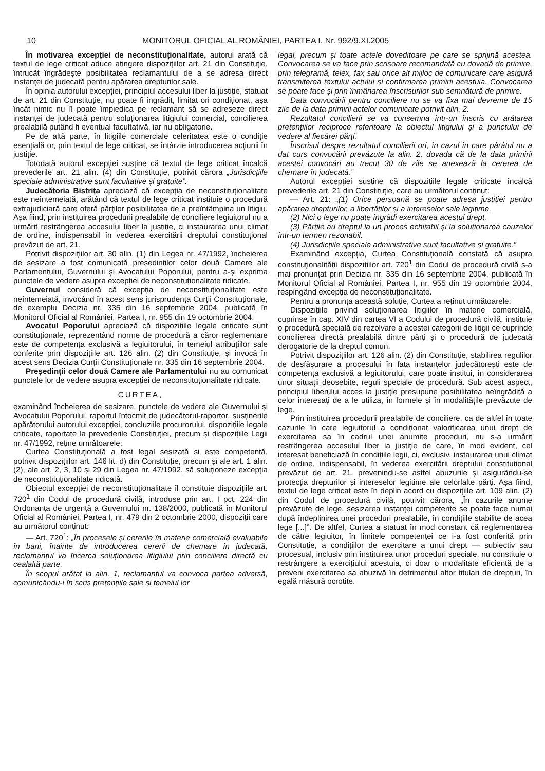10 MONITORUL OFICIAL AL ROMÂNIEI, PARTEA I, Nr. 992/9.XI.2005
În motivarea excepției de neconstituționalitate, autorul arată că textul de lege criticat aduce atingere dispozițiilor art. 21 din Constituție, întrucât îngrădește posibilitatea reclamantului de a se adresa direct instanței de judecată pentru apărarea drepturilor sale.
În opinia autorului excepției, principiul accesului liber la justiție, statuat de art. 21 din Constituție, nu poate fi îngrădit, limitat ori condiționat, așa încât nimic nu îl poate împiedica pe reclamant să se adreseze direct instanței de judecată pentru soluționarea litigiului comercial, concilierea prealabilă putând fi eventual facultativă, iar nu obligatorie.
Pe de altă parte, în litigiile comerciale celeritatea este o condiție esențială or, prin textul de lege criticat, se întârzie introducerea acțiunii în justiție.
Totodată autorul excepției susține că textul de lege criticat încalcă prevederile art. 21 alin. (4) din Constituție, potrivit cărora „Jurisdicțiile speciale administrative sunt facultative și gratuite”.
Judecătoria Bistrița apreciază că excepția de neconstituționalitate este neîntemeiată, arătând că textul de lege criticat instituie o procedură extrajudiciară care oferă părților posibilitatea de a preîntâmpina un litigiu. Așa fiind, prin instituirea procedurii prealabile de conciliere legiuitorul nu a urmărit restrângerea accesului liber la justiție, ci instaurarea unui climat de ordine, indispensabil în vederea exercitării dreptului constituțional prevăzut de art. 21.
Potrivit dispozițiilor art. 30 alin. (1) din Legea nr. 47/1992, încheierea de sesizare a fost comunicată președinților celor două Camere ale Parlamentului, Guvernului și Avocatului Poporului, pentru a-și exprima punctele de vedere asupra excepției de neconstituționalitate ridicate.
Guvernul consideră că excepția de neconstituționalitate este neîntemeiată, invocând în acest sens jurisprudența Curții Constituționale, de exemplu Decizia nr. 335 din 16 septembrie 2004, publicată în Monitorul Oficial al României, Partea I, nr. 955 din 19 octombrie 2004.
Avocatul Poporului apreciază că dispozițiile legale criticate sunt constituționale, reprezentând norme de procedură a căror reglementare este de competența exclusivă a legiuitorului, în temeiul atribuțiilor sale conferite prin dispozițiile art. 126 alin. (2) din Constituție, și invocă în acest sens Decizia Curții Constituționale nr. 335 din 16 septembrie 2004.
Președinții celor două Camere ale Parlamentului nu au comunicat punctele lor de vedere asupra excepției de neconstituționalitate ridicate.
CURTEA,
examinând încheierea de sesizare, punctele de vedere ale Guvernului și Avocatului Poporului, raportul întocmit de judecătorul-raportor, susținerile apărătorului autorului excepției, concluziile procurorului, dispozițiile legale criticate, raportate la prevederile Constituției, precum și dispozițiile Legii nr. 47/1992, reține următoarele:
Curtea Constituțională a fost legal sesizată și este competentă, potrivit dispozițiilor art. 146 lit. d) din Constituție, precum și ale art. 1 alin. (2), ale art. 2, 3, 10 și 29 din Legea nr. 47/1992, să soluționeze excepția de neconstituționalitate ridicată.
Obiectul excepției de neconstituționalitate îl constituie dispozițiile art. 720<sup>1</sup> din Codul de procedură civilă, introduse prin art. I pct. 224 din Ordonanța de urgență a Guvernului nr. 138/2000, publicată în Monitorul Oficial al României, Partea I, nr. 479 din 2 octombrie 2000, dispoziții care au următorul conținut:
— Art. 720<sup>1</sup>: „În procesele și cererile în materie comercială evaluabile în bani, înainte de introducerea cererii de chemare în judecată, reclamantul va încerca soluționarea litigiului prin conciliere directă cu cealaltă parte.
În scopul arătat la alin. 1, reclamantul va convoca partea adversă, comunicându-i în scris pretențiile sale și temeiul lor
legal, precum și toate actele doveditoare pe care se sprijină acestea. Convocarea se va face prin scrisoare recomandată cu dovadă de primire, prin telegramă, telex, fax sau orice alt mijloc de comunicare care asigură transmiterea textului actului și confirmarea primirii acestuia. Convocarea se poate face și prin înmânarea înscrisurilor sub semnătură de primire.
Data convocării pentru conciliere nu se va fixa mai devreme de 15 zile de la data primirii actelor comunicate potrivit alin. 2.
Rezultatul concilierii se va consemna într-un înscris cu arătarea pretențiilor reciproce referitoare la obiectul litigiului și a punctului de vedere al fiecărei părți.
Înscrisul despre rezultatul concilierii ori, în cazul în care pârâtul nu a dat curs convocării prevăzute la alin. 2, dovada că de la data primirii acestei convocări au trecut 30 de zile se anexează la cererea de chemare în judecată.”
Autorul excepției susține că dispozițiile legale criticate încalcă prevederile art. 21 din Constituție, care au următorul conținut:
— Art. 21: „(1) Orice persoană se poate adresa justiției pentru apărarea drepturilor, a libertăților și a intereselor sale legitime.
(2) Nici o lege nu poate îngrădi exercitarea acestui drept.
(3) Părțile au dreptul la un proces echitabil și la soluționarea cauzelor într-un termen rezonabil.
(4) Jurisdicțiile speciale administrative sunt facultative și gratuite.”
Examinând excepția, Curtea Constituțională constată că asupra constituționalității dispozițiilor art. 720<sup>1</sup> din Codul de procedură civilă s-a mai pronunțat prin Decizia nr. 335 din 16 septembrie 2004, publicată în Monitorul Oficial al României, Partea I, nr. 955 din 19 octombrie 2004, respingând excepția de neconstituționalitate.
Pentru a pronunța această soluție, Curtea a reținut următoarele:
Dispozițiile privind soluționarea litigiilor în materie comercială, cuprinse în cap. XIV din cartea VI a Codului de procedură civilă, instituie o procedură specială de rezolvare a acestei categorii de litigii ce cuprinde concilierea directă prealabilă dintre părți și o procedură de judecată derogatorie de la dreptul comun.
Potrivit dispozițiilor art. 126 alin. (2) din Constituție, stabilirea regulilor de desfășurare a procesului în fața instanțelor judecătorești este de competența exclusivă a legiuitorului, care poate institui, în considerarea unor situații deosebite, reguli speciale de procedură. Sub acest aspect, principiul liberului acces la justiție presupune posibilitatea neîngrădită a celor interesați de a le utiliza, în formele și în modalitățile prevăzute de lege.
Prin instituirea procedurii prealabile de conciliere, ca de altfel în toate cazurile în care legiuitorul a condiționat valorificarea unui drept de exercitarea sa în cadrul unei anumite proceduri, nu s-a urmărit restrângerea accesului liber la justiție de care, în mod evident, cel interesat beneficiază în condițiile legii, ci, exclusiv, instaurarea unui climat de ordine, indispensabil, în vederea exercitării dreptului constituțional prevăzut de art. 21, prevenindu-se astfel abuzurile și asigurându-se protecția drepturilor și intereselor legitime ale celorlalte părți. Așa fiind, textul de lege criticat este în deplin acord cu dispozițiile art. 109 alin. (2) din Codul de procedură civilă, potrivit cărora, „În cazurile anume prevăzute de lege, sesizarea instanței competente se poate face numai după îndeplinirea unei proceduri prealabile, în condițiile stabilite de acea lege [...]”. De altfel, Curtea a statuat în mod constant că reglementarea de către legiuitor, în limitele competenței ce i-a fost conferită prin Constituție, a condițiilor de exercitare a unui drept — subiectiv sau procesual, inclusiv prin instituirea unor proceduri speciale, nu constituie o restrângere a exercițiului acestuia, ci doar o modalitate eficientă de a preveni exercitarea sa abuzivă în detrimentul altor titulari de drepturi, în egală măsură ocrotite.